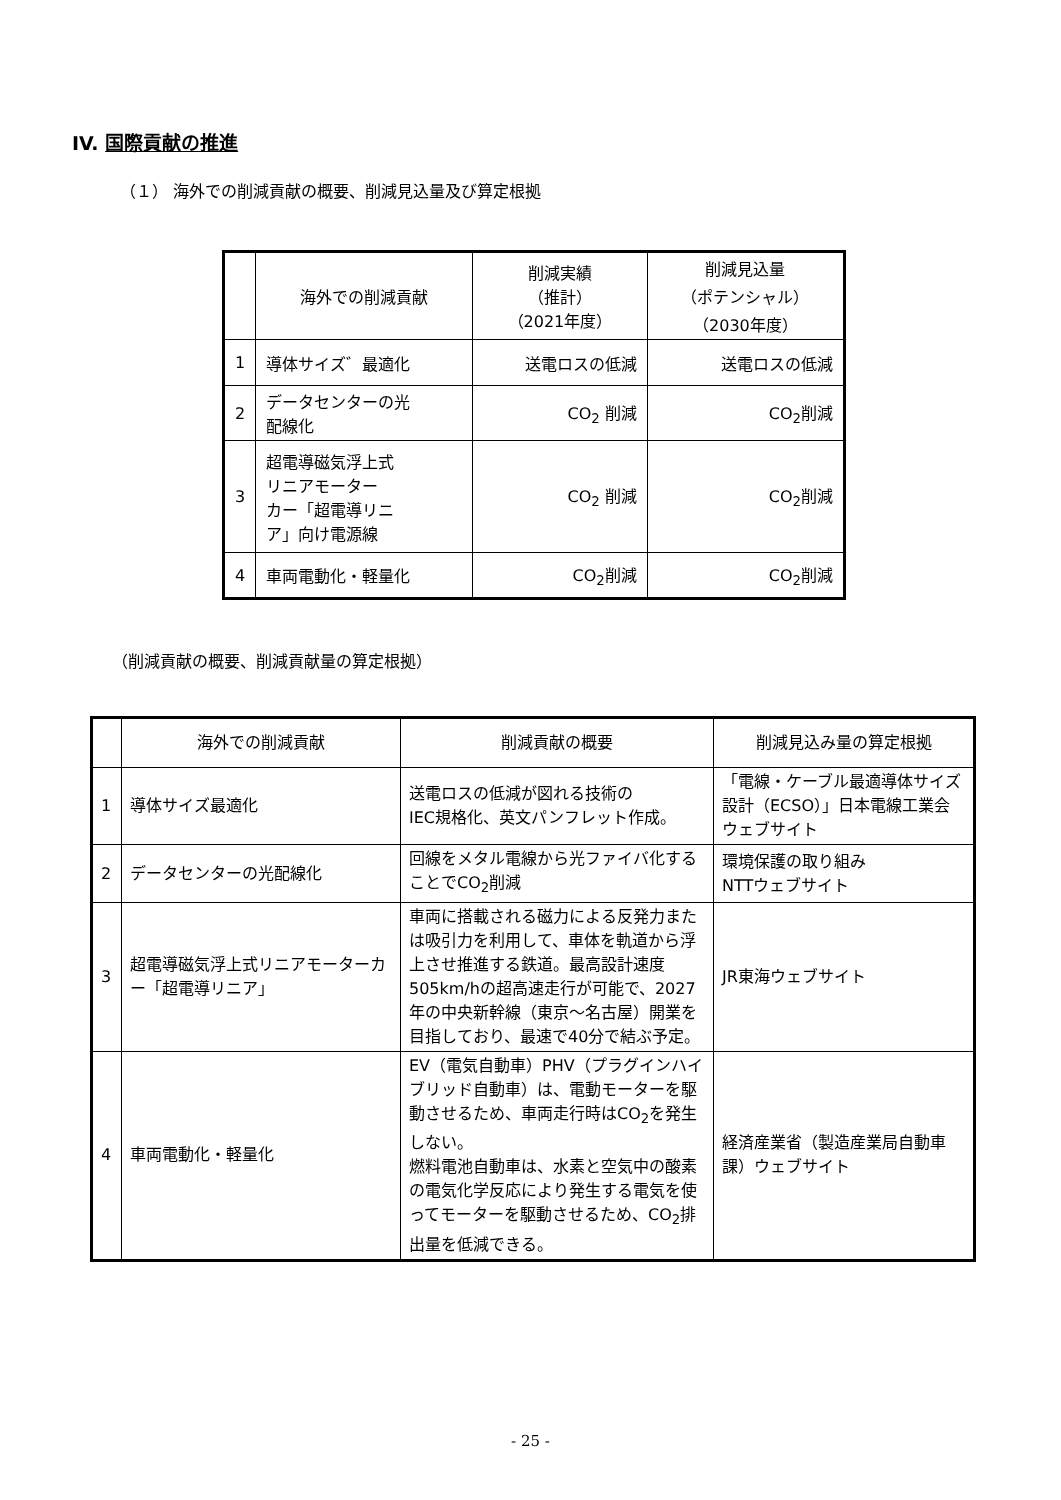IV. 国際貢献の推進
（１） 海外での削減貢献の概要、削減見込量及び算定根拠
| | 海外での削減貢献 | 削減実績 （推計） （2021年度） | 削減見込量 （ポテンシャル） （2030年度） |
| --- | --- | --- | --- |
| 1 | 導体サイズ゛最適化 | 送電ロスの低減 | 送電ロスの低減 |
| 2 | データセンターの光 配線化 | CO<sub>2</sub> 削減 | CO<sub>2</sub>削減 |
| 3 | 超電導磁気浮上式 リニアモーター カー「超電導リニ ア」向け電源線 | CO<sub>2</sub> 削減 | CO<sub>2</sub>削減 |
| 4 | 車両電動化・軽量化 | CO<sub>2</sub>削減 | CO<sub>2</sub>削減 |
（削減貢献の概要、削減貢献量の算定根拠）
| | 海外での削減貢献 | 削減貢献の概要 | 削減見込み量の算定根拠 |
| --- | --- | --- | --- |
| 1 | 導体サイズ最適化 | 送電ロスの低減が図れる技術の IEC規格化、英文パンフレット作成。 | 「電線・ケーブル最適導体サイズ設計（ECSO）」日本電線工業会ウェブサイト |
| 2 | データセンターの光配線化 | 回線をメタル電線から光ファイバ化することでCO<sub>2</sub>削減 | 環境保護の取り組み NTTウェブサイト |
| 3 | 超電導磁気浮上式リニアモーターカー「超電導リニア」 | 車両に搭載される磁力による反発力または吸引力を利用して、車体を軌道から浮上させ推進する鉄道。最高設計速度505km/hの超高速走行が可能で、2027年の中央新幹線（東京～名古屋）開業を目指しており、最速で40分で結ぶ予定。 | JR東海ウェブサイト |
| 4 | 車両電動化・軽量化 | EV（電気自動車）PHV（プラグインハイブリッド自動車）は、電動モーターを駆動させるため、車両走行時はCO<sub>2</sub>を発生しない。 燃料電池自動車は、水素と空気中の酸素の電気化学反応により発生する電気を使ってモーターを駆動させるため、CO<sub>2</sub>排出量を低減できる。 | 経済産業省（製造産業局自動車課）ウェブサイト |
- 25 -